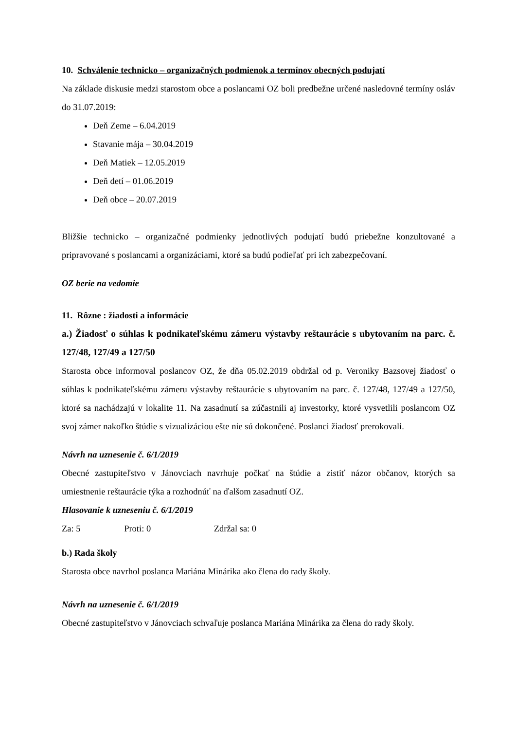10. Schválenie technicko – organizačných podmienok a termínov obecných podujatí
Na základe diskusie medzi starostom obce a poslancami OZ boli predbežne určené nasledovné termíny osláv do 31.07.2019:
Deň Zeme – 6.04.2019
Stavanie mája – 30.04.2019
Deň Matiek – 12.05.2019
Deň detí – 01.06.2019
Deň obce – 20.07.2019
Bližšie technicko – organizačné podmienky jednotlivých podujatí budú priebežne konzultované a pripravované s poslancami a organizáciami, ktoré sa budú podieľať pri ich zabezpečovaní.
OZ berie na vedomie
11. Rôzne : žiadosti a informácie
a.) Žiadosť o súhlas k podnikateľskému zámeru výstavby reštaurácie s ubytovaním na parc. č. 127/48, 127/49 a 127/50
Starosta obce informoval poslancov OZ, že dňa 05.02.2019 obdržal od p. Veroniky Bazsovej žiadosť o súhlas k podnikateľskému zámeru výstavby reštaurácie s ubytovaním na parc. č. 127/48, 127/49 a 127/50, ktoré sa nachádzajú v lokalite 11. Na zasadnutí sa zúčastnili aj investorky, ktoré vysvetlili poslancom OZ svoj zámer nakoľko štúdie s vizualizáciou ešte nie sú dokončené. Poslanci žiadosť prerokovali.
Návrh na uznesenie č. 6/1/2019
Obecné zastupiteľstvo v Jánovciach navrhuje počkať na štúdie a zistiť názor občanov, ktorých sa umiestnenie reštaurácie týka a rozhodnúť na ďalšom zasadnutí OZ.
Hlasovanie k uzneseniu č. 6/1/2019
Za: 5 Proti: 0 Zdržal sa: 0
b.) Rada školy
Starosta obce navrhol poslanca Mariána Minárika ako člena do rady školy.
Návrh na uznesenie č. 6/1/2019
Obecné zastupiteľstvo v Jánovciach schvaľuje poslanca Mariána Minárika za člena do rady školy.